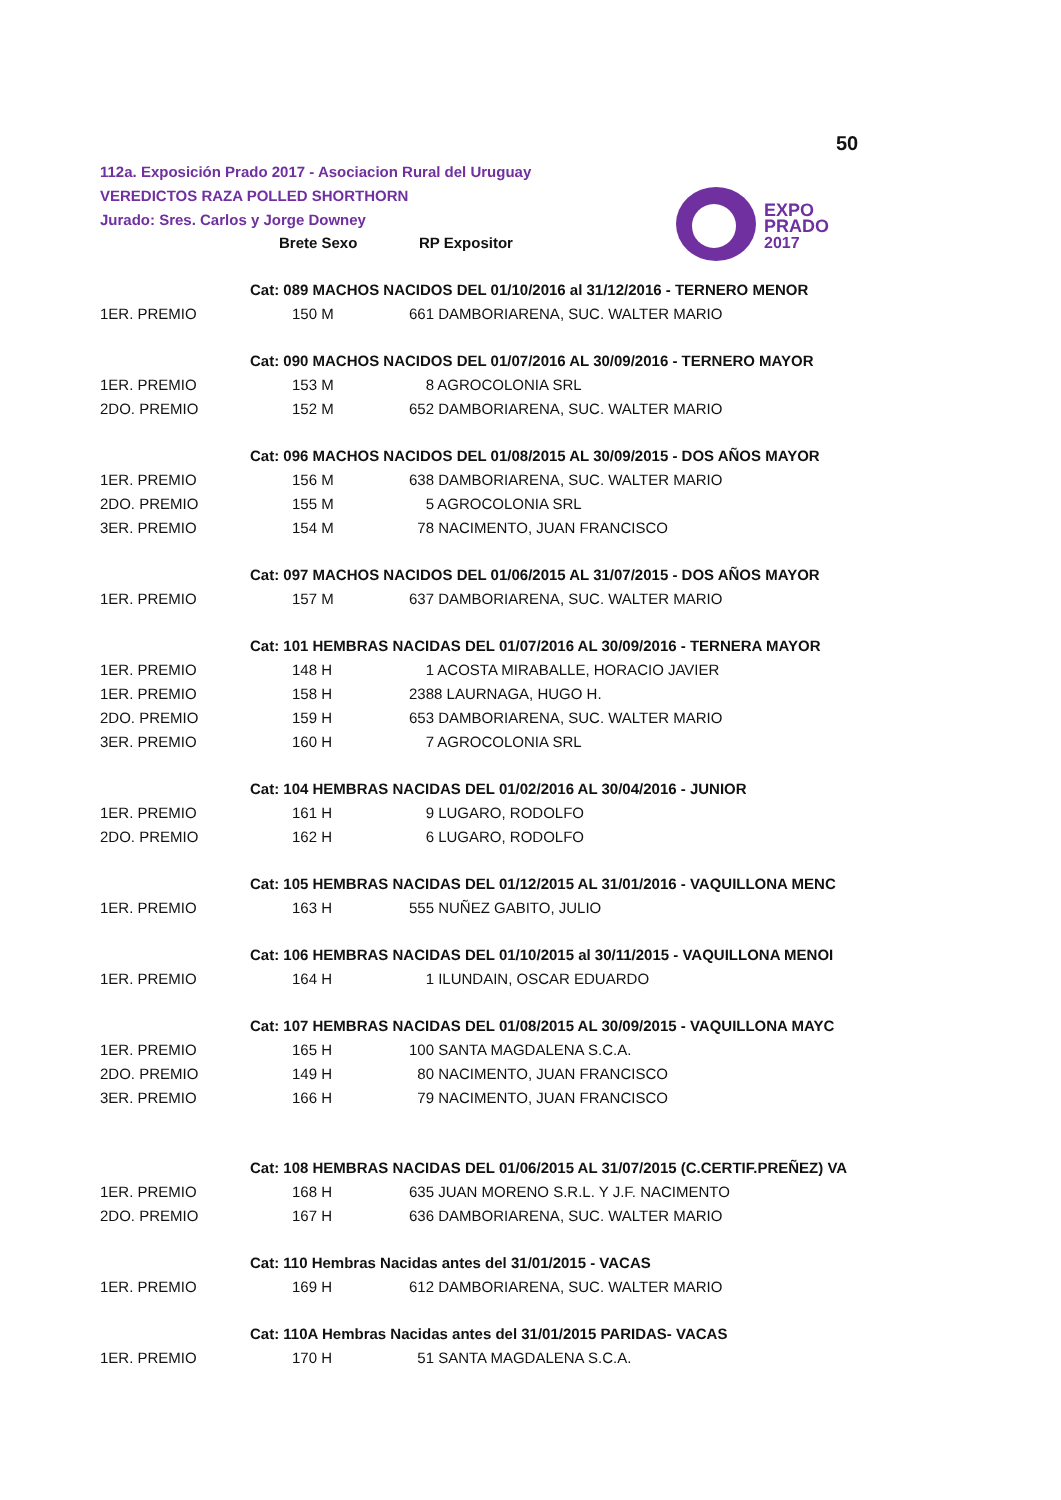50
112a. Exposición Prado 2017 - Asociacion Rural del Uruguay
VEREDICTOS RAZA POLLED SHORTHORN
Jurado: Sres. Carlos y Jorge Downey
EXPO
PRADO
2017
| | Brete Sexo | RP Expositor |
| --- | --- | --- |
| | Cat: 089 MACHOS NACIDOS DEL 01/10/2016 al 31/12/2016 - TERNERO MENOR | |
| 1ER. PREMIO | 150 M | 661 DAMBORIARENA, SUC. WALTER MARIO |
| | Cat: 090 MACHOS NACIDOS DEL 01/07/2016 AL 30/09/2016 - TERNERO MAYOR | |
| 1ER. PREMIO | 153 M | 8 AGROCOLONIA SRL |
| 2DO. PREMIO | 152 M | 652 DAMBORIARENA, SUC. WALTER MARIO |
| | Cat: 096 MACHOS NACIDOS DEL 01/08/2015 AL 30/09/2015 - DOS AÑOS MAYOR | |
| 1ER. PREMIO | 156 M | 638 DAMBORIARENA, SUC. WALTER MARIO |
| 2DO. PREMIO | 155 M | 5 AGROCOLONIA SRL |
| 3ER. PREMIO | 154 M | 78 NACIMENTO, JUAN FRANCISCO |
| | Cat: 097 MACHOS NACIDOS DEL 01/06/2015 AL 31/07/2015 - DOS AÑOS MAYOR | |
| 1ER. PREMIO | 157 M | 637 DAMBORIARENA, SUC. WALTER MARIO |
| | Cat: 101 HEMBRAS NACIDAS DEL 01/07/2016 AL 30/09/2016 - TERNERA MAYOR | |
| 1ER. PREMIO | 148 H | 1 ACOSTA MIRABALLE, HORACIO JAVIER |
| 1ER. PREMIO | 158 H | 2388 LAURNAGA, HUGO H. |
| 2DO. PREMIO | 159 H | 653 DAMBORIARENA, SUC. WALTER MARIO |
| 3ER. PREMIO | 160 H | 7 AGROCOLONIA SRL |
| | Cat: 104 HEMBRAS NACIDAS DEL 01/02/2016 AL 30/04/2016 - JUNIOR | |
| 1ER. PREMIO | 161 H | 9 LUGARO, RODOLFO |
| 2DO. PREMIO | 162 H | 6 LUGARO, RODOLFO |
| | Cat: 105 HEMBRAS NACIDAS DEL 01/12/2015 AL 31/01/2016 - VAQUILLONA MENC | |
| 1ER. PREMIO | 163 H | 555 NUÑEZ GABITO, JULIO |
| | Cat: 106 HEMBRAS NACIDAS DEL 01/10/2015 al 30/11/2015 - VAQUILLONA MENOI | |
| 1ER. PREMIO | 164 H | 1 ILUNDAIN, OSCAR EDUARDO |
| | Cat: 107 HEMBRAS NACIDAS DEL 01/08/2015 AL 30/09/2015 - VAQUILLONA MAYC | |
| 1ER. PREMIO | 165 H | 100 SANTA MAGDALENA S.C.A. |
| 2DO. PREMIO | 149 H | 80 NACIMENTO, JUAN FRANCISCO |
| 3ER. PREMIO | 166 H | 79 NACIMENTO, JUAN FRANCISCO |
| | Cat: 108 HEMBRAS NACIDAS DEL 01/06/2015 AL 31/07/2015 (C.CERTIF.PREÑEZ) VA | |
| 1ER. PREMIO | 168 H | 635 JUAN MORENO S.R.L. Y J.F. NACIMENTO |
| 2DO. PREMIO | 167 H | 636 DAMBORIARENA, SUC. WALTER MARIO |
| | Cat: 110 Hembras Nacidas antes del 31/01/2015 - VACAS | |
| 1ER. PREMIO | 169 H | 612 DAMBORIARENA, SUC. WALTER MARIO |
| | Cat: 110A Hembras Nacidas antes del 31/01/2015 PARIDAS- VACAS | |
| 1ER. PREMIO | 170 H | 51 SANTA MAGDALENA S.C.A. |